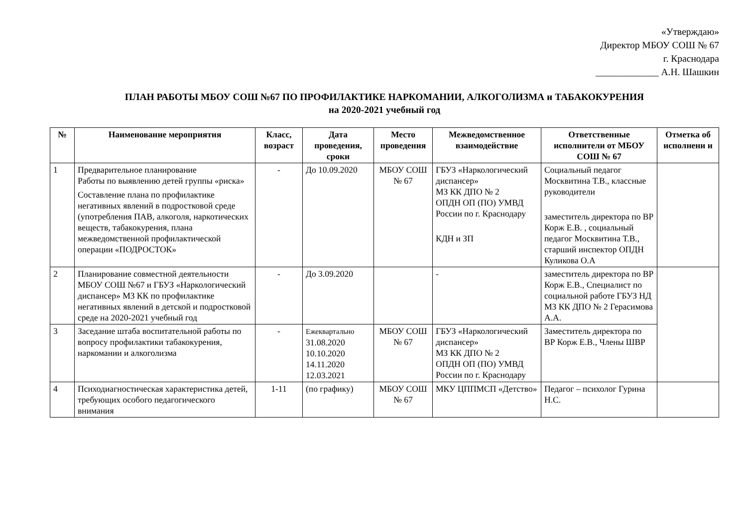«Утверждаю»
Директор МБОУ СОШ № 67
г. Краснодара
_____________ А.Н. Шашкин
ПЛАН РАБОТЫ МБОУ СОШ №67 ПО ПРОФИЛАКТИКЕ НАРКОМАНИИ, АЛКОГОЛИЗМА и ТАБАКОКУРЕНИЯ
на 2020-2021 учебный год
| № | Наименование мероприятия | Класс, возраст | Дата проведения, сроки | Место проведения | Межведомственное взаимодействие | Ответственные исполнители от МБОУ СОШ № 67 | Отметка об исполнени и |
| --- | --- | --- | --- | --- | --- | --- | --- |
| 1 | Предварительное планирование Работы по выявлению детей группы «риска» Составление плана по профилактике негативных явлений в подростковой среде (употребления ПАВ, алкоголя, наркотических веществ, табакокурения, плана межведомственной профилактической операции «ПОДРОСТОК» | - | До 10.09.2020 | МБОУ СОШ № 67 | ГБУЗ «Наркологический диспансер» МЗ КК ДПО № 2 ОПДН ОП (ПО) УМВД России по г. Краснодару КДН и ЗП | Социальный педагог Москвитина Т.В., классные руководители заместитель директора по ВР Корж Е.В. , социальный педагог Москвитина Т.В., старший инспектор ОПДН Куликова О.А | |
| 2 | Планирование совместной деятельности МБОУ СОШ №67 и ГБУЗ «Наркологический диспансер» МЗ КК по профилактике негативных явлений в детской и подростковой среде на 2020-2021 учебный год | - | До 3.09.2020 | | - | заместитель директора по ВР Корж Е.В., Специалист по социальной работе ГБУЗ НД МЗ КК ДПО № 2 Герасимова А.А. | |
| 3 | Заседание штаба воспитательной работы по вопросу профилактики табакокурения, наркомании и алкоголизма | - | Ежеквартально 31.08.2020 10.10.2020 14.11.2020 12.03.2021 | МБОУ СОШ № 67 | ГБУЗ «Наркологический диспансер» МЗ КК ДПО № 2 ОПДН ОП (ПО) УМВД России по г. Краснодару | Заместитель директора по ВР Корж Е.В., Члены ШВР | |
| 4 | Психодиагностическая характеристика детей, требующих особого педагогического внимания | 1-11 | (по графику) | МБОУ СОШ № 67 | МКУ ЦППМСП «Детство» | Педагог – психолог Гурина Н.С. | |